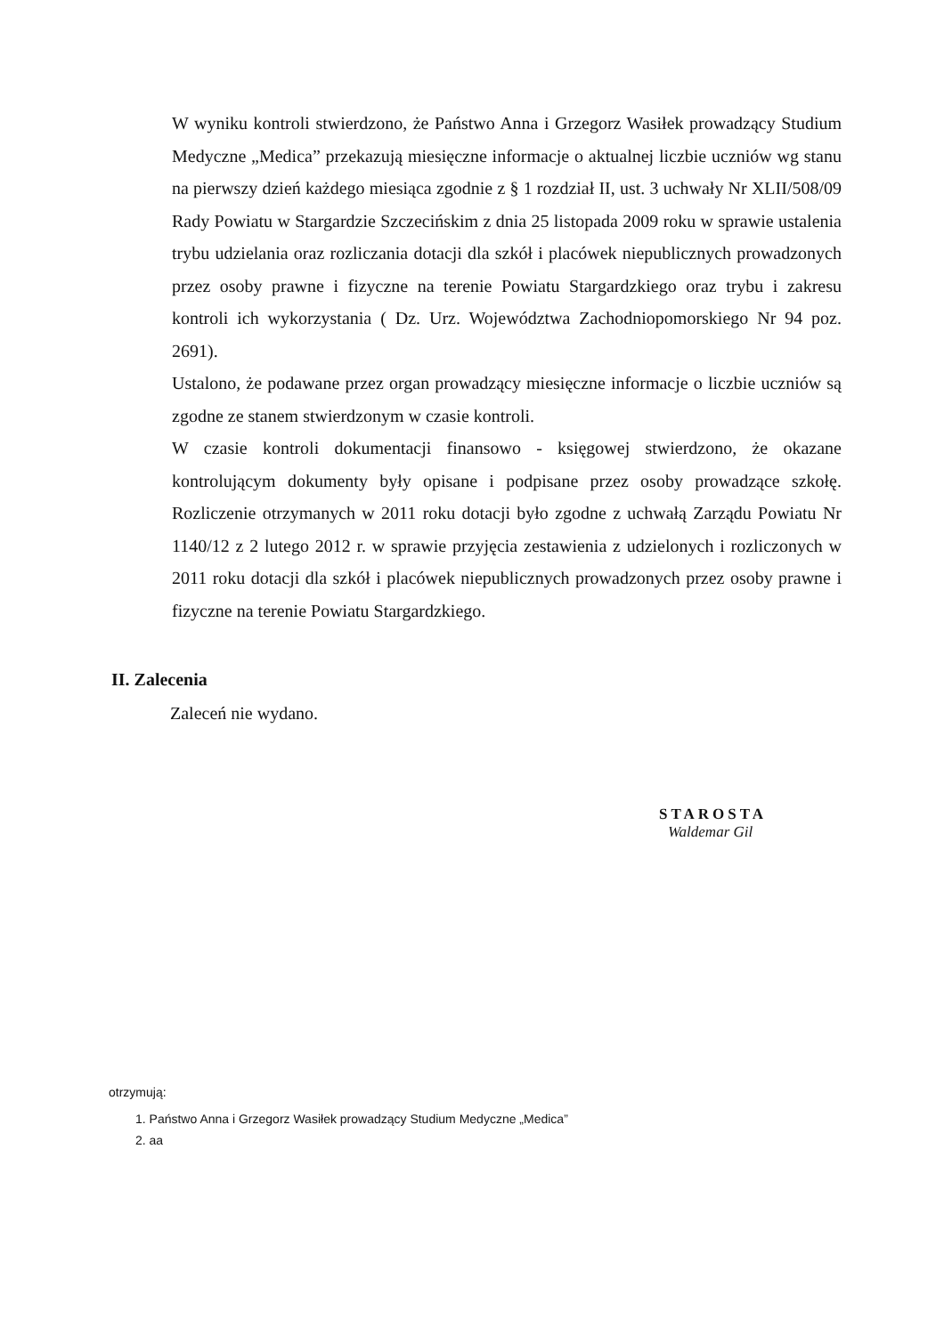W wyniku kontroli stwierdzono, że Państwo Anna i Grzegorz Wasiłek prowadzący Studium Medyczne „Medica” przekazują miesięczne informacje o aktualnej liczbie uczniów wg stanu na pierwszy dzień każdego miesiąca zgodnie z § 1 rozdział II, ust. 3 uchwały Nr XLII/508/09 Rady Powiatu w Stargardzie Szczecińskim z dnia 25 listopada 2009 roku w sprawie ustalenia trybu udzielania oraz rozliczania dotacji dla szkół i placówek niepublicznych prowadzonych przez osoby prawne i fizyczne na terenie Powiatu Stargardzkiego oraz trybu i zakresu kontroli ich wykorzystania ( Dz. Urz. Województwa Zachodniopomorskiego Nr 94 poz. 2691).
Ustalono, że podawane przez organ prowadzący miesięczne informacje o liczbie uczniów są zgodne ze stanem stwierdzonym w czasie kontroli.
W czasie kontroli dokumentacji finansowo - księgowej stwierdzono, że okazane kontrolującym dokumenty były opisane i podpisane przez osoby prowadzące szkołę. Rozliczenie otrzymanych w 2011 roku dotacji było zgodne z uchwałą Zarządu Powiatu Nr 1140/12 z 2 lutego 2012 r. w sprawie przyjęcia zestawienia z udzielonych i rozliczonych w 2011 roku dotacji dla szkół i placówek niepublicznych prowadzonych przez osoby prawne i fizyczne na terenie Powiatu Stargardzkiego.
II. Zalecenia
Zaleceń nie wydano.
STAROSTA
Waldemar Gil
otrzymują:
1. Państwo Anna i Grzegorz Wasiłek prowadzący Studium Medyczne „Medica”
2. aa